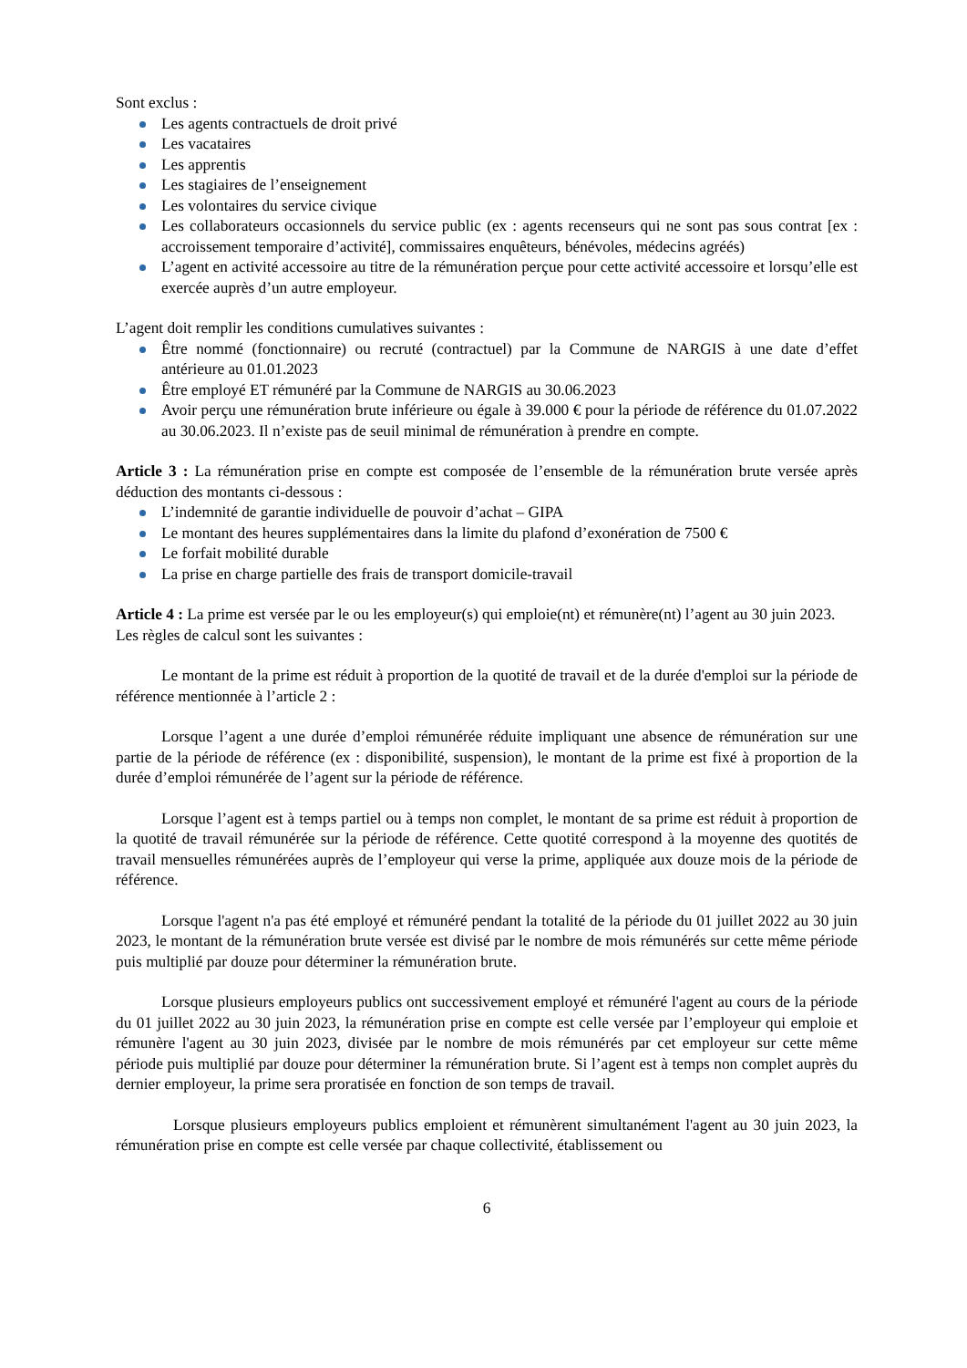Sont exclus :
Les agents contractuels de droit privé
Les vacataires
Les apprentis
Les stagiaires de l’enseignement
Les volontaires du service civique
Les collaborateurs occasionnels du service public (ex : agents recenseurs qui ne sont pas sous contrat [ex : accroissement temporaire d’activité], commissaires enquêteurs, bénévoles, médecins agréés)
L’agent en activité accessoire au titre de la rémunération perçue pour cette activité accessoire et lorsqu’elle est exercée auprès d’un autre employeur.
L’agent doit remplir les conditions cumulatives suivantes :
Être nommé (fonctionnaire) ou recruté (contractuel) par la Commune de NARGIS à une date d’effet antérieure au 01.01.2023
Être employé ET rémunéré par la Commune de NARGIS au 30.06.2023
Avoir perçu une rémunération brute inférieure ou égale à 39.000 € pour la période de référence du 01.07.2022 au 30.06.2023. Il n’existe pas de seuil minimal de rémunération à prendre en compte.
Article 3 : La rémunération prise en compte est composée de l’ensemble de la rémunération brute versée après déduction des montants ci-dessous :
L’indemnité de garantie individuelle de pouvoir d’achat – GIPA
Le montant des heures supplémentaires dans la limite du plafond d’exonération de 7500 €
Le forfait mobilité durable
La prise en charge partielle des frais de transport domicile-travail
Article 4 : La prime est versée par le ou les employeur(s) qui emploie(nt) et rémunère(nt) l’agent au 30 juin 2023.
Les règles de calcul sont les suivantes :
Le montant de la prime est réduit à proportion de la quotité de travail et de la durée d'emploi sur la période de référence mentionnée à l’article 2 :
Lorsque l’agent a une durée d’emploi rémunérée réduite impliquant une absence de rémunération sur une partie de la période de référence (ex : disponibilité, suspension), le montant de la prime est fixé à proportion de la durée d’emploi rémunérée de l’agent sur la période de référence.
Lorsque l’agent est à temps partiel ou à temps non complet, le montant de sa prime est réduit à proportion de la quotité de travail rémunérée sur la période de référence. Cette quotité correspond à la moyenne des quotités de travail mensuelles rémunérées auprès de l’employeur qui verse la prime, appliquée aux douze mois de la période de référence.
Lorsque l'agent n'a pas été employé et rémunéré pendant la totalité de la période du 01 juillet 2022 au 30 juin 2023, le montant de la rémunération brute versée est divisé par le nombre de mois rémunérés sur cette même période puis multiplié par douze pour déterminer la rémunération brute.
Lorsque plusieurs employeurs publics ont successivement employé et rémunéré l'agent au cours de la période du 01 juillet 2022 au 30 juin 2023, la rémunération prise en compte est celle versée par l’employeur qui emploie et rémunère l'agent au 30 juin 2023, divisée par le nombre de mois rémunérés par cet employeur sur cette même période puis multiplié par douze pour déterminer la rémunération brute. Si l’agent est à temps non complet auprès du dernier employeur, la prime sera proratisée en fonction de son temps de travail.
Lorsque plusieurs employeurs publics emploient et rémunèrent simultanément l'agent au 30 juin 2023, la rémunération prise en compte est celle versée par chaque collectivité, établissement ou
6